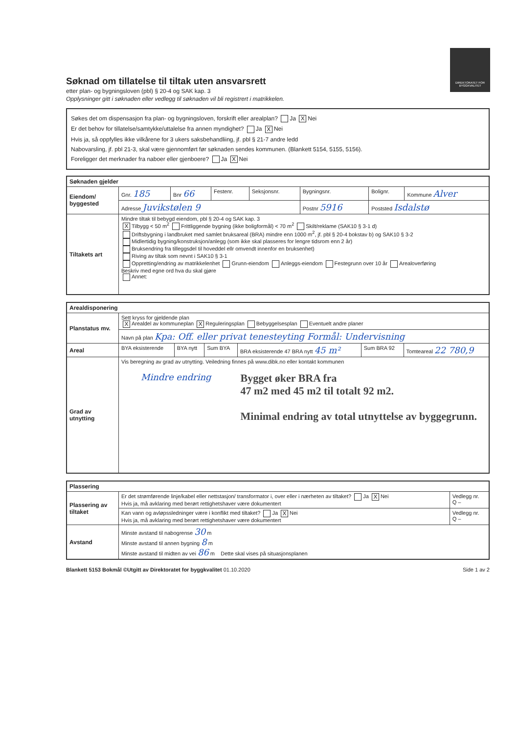DIREKTORATET FOR BYGGKVALITET
Søknad om tillatelse til tiltak uten ansvarsrett
etter plan- og bygningsloven (pbl) § 20-4 og SAK kap. 3
Opplysninger gitt i søknaden eller vedlegg til søknaden vil bli registrert i matrikkelen.
Søkes det om dispensasjon fra plan- og bygningsloven, forskrift eller arealplan? Ja X Nei
Er det behov for tillatelse/samtykke/uttalelse fra annen myndighet? Ja X Nei
Hvis ja, så oppfylles ikke vilkårene for 3 ukers saksbehandliing, jf. pbl § 21-7 andre ledd
Nabovarsling, jf. pbl 21-3, skal være gjennomført før søknaden sendes kommunen. (Blankett 5154, 5155, 5156).
Foreligger det merknader fra naboer eller gjenboere? Ja X Nei
| Søknaden gjelder | | | | | | | |
| --- | --- | --- | --- | --- | --- | --- | --- |
| Eiendom/ byggested | Gnr. 185 | Bnr 66 | Festenr. | Seksjonsnr. | Bygningsnr. | Bolignr. | Kommune Alver |
| | Adresse Juvikstølen 9 | | | | Postnr 5916 | Poststed Isdalstø | |
| Tiltakets art | Mindre tiltak til bebygd eiendom, pbl § 20-4 og SAK kap. 3 X Tilbygg < 50 m<sup>2</sup> Frittliggende bygning (ikke boligformål) < 70 m<sup>2</sup> Skilt/reklame (SAK10 § 3-1 d) Driftsbygning i landbruket med samlet bruksareal (BRA) mindre enn 1000 m<sup>2</sup>, jf. pbl § 20-4 bokstav b) og SAK10 § 3-2 Midlertidig bygning/konstruksjon/anlegg (som ikke skal plasseres for lengre tidsrom enn 2 år) Bruksendring fra tilleggsdel til hoveddel ellr omvendt innenfor en bruksenhet) Riving av tiltak som nevnt i SAK10 § 3-1 Oppretting/endring av matrikkelenhet Grunn-eiendom Anleggs-eiendom Festegrunn over 10 år Arealoverføring Beskriv med egne ord hva du skal gjøre Annet: | | | | | | |
| Arealdisponering | | | | | | |
| --- | --- | --- | --- | --- | --- | --- |
| Planstatus mv. | Sett kryss for gjeldende plan X Arealdel av kommuneplan X Reguleringsplan Bebyggelsesplan Eventuelt andre planer | | | | | |
| | Navn på plan Kpa: Off. eller privat tenesteyting Formål: Undervisning | | | | | |
| Areal | BYA eksisterende | BYA nytt | Sum BYA | BRA eksisterende 47 BRA nytt 45 m² | Sum BRA 92 | Tomteareal 22 780,9 |
| Grad av utnytting | Vis beregning av grad av utnytting. Veiledning finnes på www.dibk.no eller kontakt kommunen Mindre endring Bygget øker BRA fra 47 m2 med 45 m2 til totalt 92 m2. Minimal endring av total utnyttelse av byggegrunn. | | | | | |
| Plassering | | |
| --- | --- | --- |
| Plassering av tiltaket | Er det strømførende linje/kabel eller nettstasjon/ transformator i, over eller i nærheten av tiltaket? Ja X Nei Hvis ja, må avklaring med berørt rettighetshaver være dokumentert | Vedlegg nr. Q – |
| | Kan vann og avløpssledninger være i konflikt med tiltaket? Ja X Nei Hvis ja, må avklaring med berørt rettighetshaver være dokumentert | Vedlegg nr. Q – |
| Avstand | Minste avstand til nabogrense 30 m Minste avstand til annen bygning 8 m Minste avstand til midten av vei 86 m Dette skal vises på situasjonsplanen | |
Blankett 5153 Bokmål ©Utgitt av Direktoratet for byggkvalitet 01.10.2020 Side 1 av 2